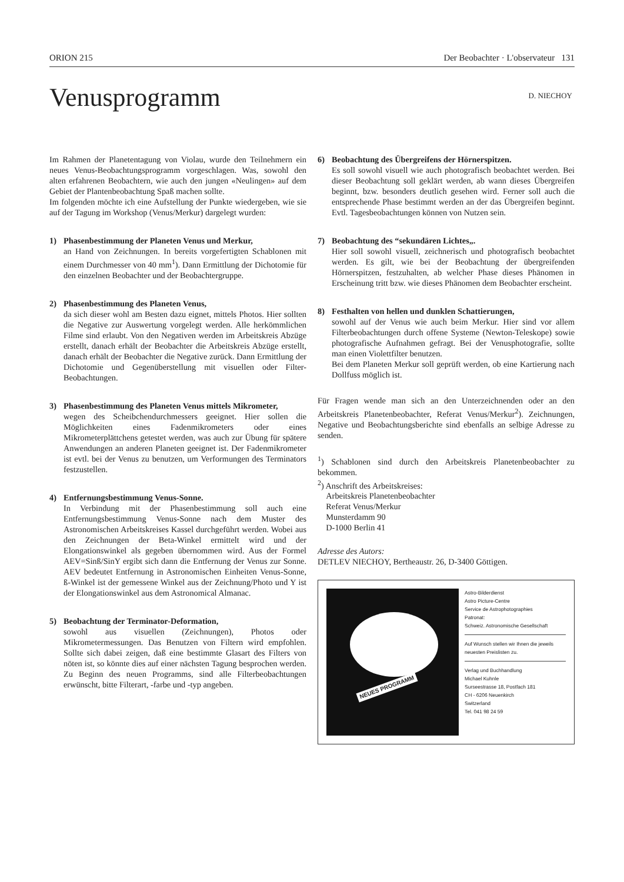ORION 215 Der Beobachter · L'observateur 131
Venusprogramm D. NIECHOY
Im Rahmen der Planetentagung von Violau, wurde den Teilnehmern ein neues Venus-Beobachtungsprogramm vorgeschlagen. Was, sowohl den alten erfahrenen Beobachtern, wie auch den jungen «Neulingen» auf dem Gebiet der Plantenbeobachtung Spaß machen sollte.
Im folgenden möchte ich eine Aufstellung der Punkte wiedergeben, wie sie auf der Tagung im Workshop (Venus/Merkur) dargelegt wurden:
1) Phasenbestimmung der Planeten Venus und Merkur,
an Hand von Zeichnungen. In bereits vorgefertigten Schablonen mit einem Durchmesser von 40 mm<sup>1</sup>). Dann Ermittlung der Dichotomie für den einzelnen Beobachter und der Beobachtergruppe.
2) Phasenbestimmung des Planeten Venus,
da sich dieser wohl am Besten dazu eignet, mittels Photos. Hier sollten die Negative zur Auswertung vorgelegt werden. Alle herkömmlichen Filme sind erlaubt. Von den Negativen werden im Arbeitskreis Abzüge erstellt, danach erhält der Beobachter die Arbeitskreis Abzüge erstellt, danach erhält der Beobachter die Negative zurück. Dann Ermittlung der Dichotomie und Gegenüberstellung mit visuellen oder Filter-Beobachtungen.
3) Phasenbestimmung des Planeten Venus mittels Mikrometer,
wegen des Scheibchendurchmessers geeignet. Hier sollen die Möglichkeiten eines Fadenmikrometers oder eines Mikrometerplättchens getestet werden, was auch zur Übung für spätere Anwendungen an anderen Planeten geeignet ist. Der Fadenmikrometer ist evtl. bei der Venus zu benutzen, um Verformungen des Terminators festzustellen.
4) Entfernungsbestimmung Venus-Sonne.
In Verbindung mit der Phasenbestimmung soll auch eine Entfernungsbestimmung Venus-Sonne nach dem Muster des Astronomischen Arbeitskreises Kassel durchgeführt werden. Wobei aus den Zeichnungen der Beta-Winkel ermittelt wird und der Elongationswinkel als gegeben übernommen wird. Aus der Formel AEV=Sinß/SinY ergibt sich dann die Entfernung der Venus zur Sonne. AEV bedeutet Entfernung in Astronomischen Einheiten Venus-Sonne, ß-Winkel ist der gemessene Winkel aus der Zeichnung/Photo und Y ist der Elongationswinkel aus dem Astronomical Almanac.
5) Beobachtung der Terminator-Deformation,
sowohl aus visuellen (Zeichnungen), Photos oder Mikrometermessungen. Das Benutzen von Filtern wird empfohlen. Sollte sich dabei zeigen, daß eine bestimmte Glasart des Filters von nöten ist, so könnte dies auf einer nächsten Tagung besprochen werden. Zu Beginn des neuen Programms, sind alle Filterbeobachtungen erwünscht, bitte Filterart, -farbe und -typ angeben.
6) Beobachtung des Übergreifens der Hörnerspitzen.
Es soll sowohl visuell wie auch photografisch beobachtet werden. Bei dieser Beobachtung soll geklärt werden, ab wann dieses Übergreifen beginnt, bzw. besonders deutlich gesehen wird. Ferner soll auch die entsprechende Phase bestimmt werden an der das Übergreifen beginnt. Evtl. Tagesbeobachtungen können von Nutzen sein.
7) Beobachtung des “sekundären Lichtes„.
Hier soll sowohl visuell, zeichnerisch und photografisch beobachtet werden. Es gilt, wie bei der Beobachtung der übergreifenden Hörnerspitzen, festzuhalten, ab welcher Phase dieses Phänomen in Erscheinung tritt bzw. wie dieses Phänomen dem Beobachter erscheint.
8) Festhalten von hellen und dunklen Schattierungen,
sowohl auf der Venus wie auch beim Merkur. Hier sind vor allem Filterbeobachtungen durch offene Systeme (Newton-Teleskope) sowie photografische Aufnahmen gefragt. Bei der Venusphotografie, sollte man einen Violettfilter benutzen.
Bei dem Planeten Merkur soll geprüft werden, ob eine Kartierung nach Dollfuss möglich ist.
Für Fragen wende man sich an den Unterzeichnenden oder an den Arbeitskreis Planetenbeobachter, Referat Venus/Merkur<sup>2</sup>). Zeichnungen, Negative und Beobachtungsberichte sind ebenfalls an selbige Adresse zu senden.
<sup>1</sup>) Schablonen sind durch den Arbeitskreis Planetenbeobachter zu bekommen.
<sup>2</sup>) Anschrift des Arbeitskreises:
Arbeitskreis Planetenbeobachter
Referat Venus/Merkur
Munsterdamm 90
D-1000 Berlin 41
Adresse des Autors:
DETLEV NIECHOY, Bertheaustr. 26, D-3400 Göttigen.
NEUES PROGRAMM
Astro-Bilderdienst
Astro Picture-Centre
Service de Astrophotographies
Patronat:
Schweiz. Astronomische Gesellschaft
Auf Wunsch stellen wir Ihnen die jeweils neuesten Preislisten zu.
Verlag und Buchhandlung
Michael Kuhnle
Surseestrasse 18, Postfach 181
CH - 6206 Neuenkirch
Switzerland
Tel. 041 98 24 59